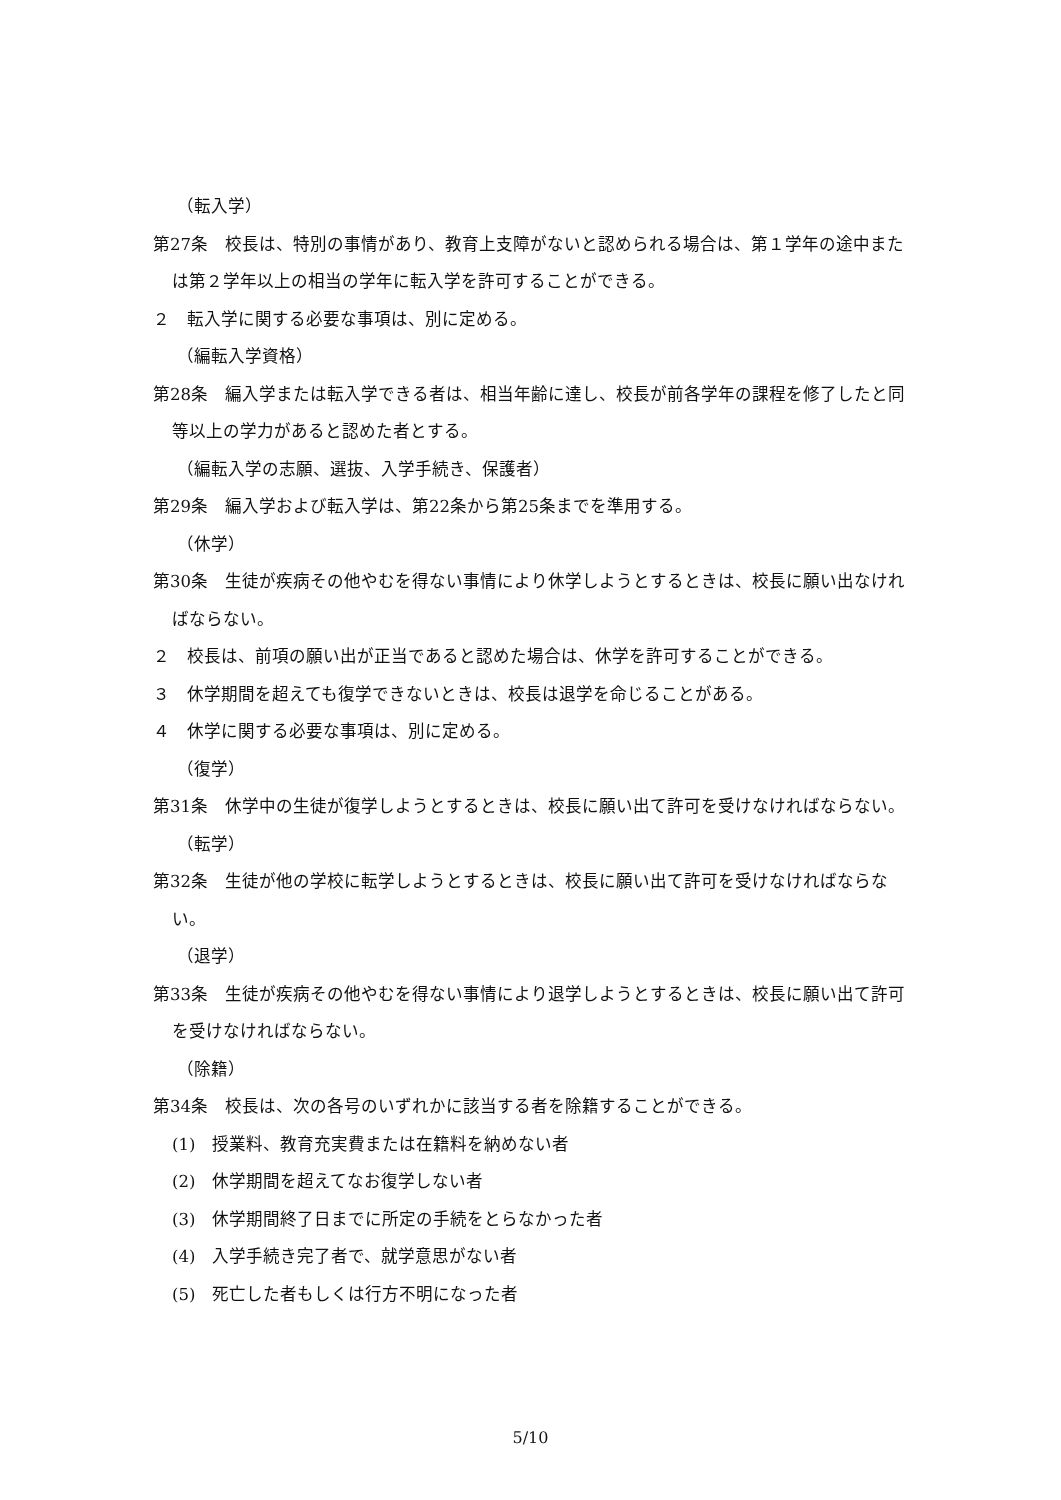（転入学）
第27条　校長は、特別の事情があり、教育上支障がないと認められる場合は、第１学年の途中または第２学年以上の相当の学年に転入学を許可することができる。
２　転入学に関する必要な事項は、別に定める。
（編転入学資格）
第28条　編入学または転入学できる者は、相当年齢に達し、校長が前各学年の課程を修了したと同等以上の学力があると認めた者とする。
（編転入学の志願、選抜、入学手続き、保護者）
第29条　編入学および転入学は、第22条から第25条までを準用する。
（休学）
第30条　生徒が疾病その他やむを得ない事情により休学しようとするときは、校長に願い出なければならない。
２　校長は、前項の願い出が正当であると認めた場合は、休学を許可することができる。
３　休学期間を超えても復学できないときは、校長は退学を命じることがある。
４　休学に関する必要な事項は、別に定める。
（復学）
第31条　休学中の生徒が復学しようとするときは、校長に願い出て許可を受けなければならない。
（転学）
第32条　生徒が他の学校に転学しようとするときは、校長に願い出て許可を受けなければならない。
（退学）
第33条　生徒が疾病その他やむを得ない事情により退学しようとするときは、校長に願い出て許可を受けなければならない。
（除籍）
第34条　校長は、次の各号のいずれかに該当する者を除籍することができる。
(1)　授業料、教育充実費または在籍料を納めない者
(2)　休学期間を超えてなお復学しない者
(3)　休学期間終了日までに所定の手続をとらなかった者
(4)　入学手続き完了者で、就学意思がない者
(5)　死亡した者もしくは行方不明になった者
5/10